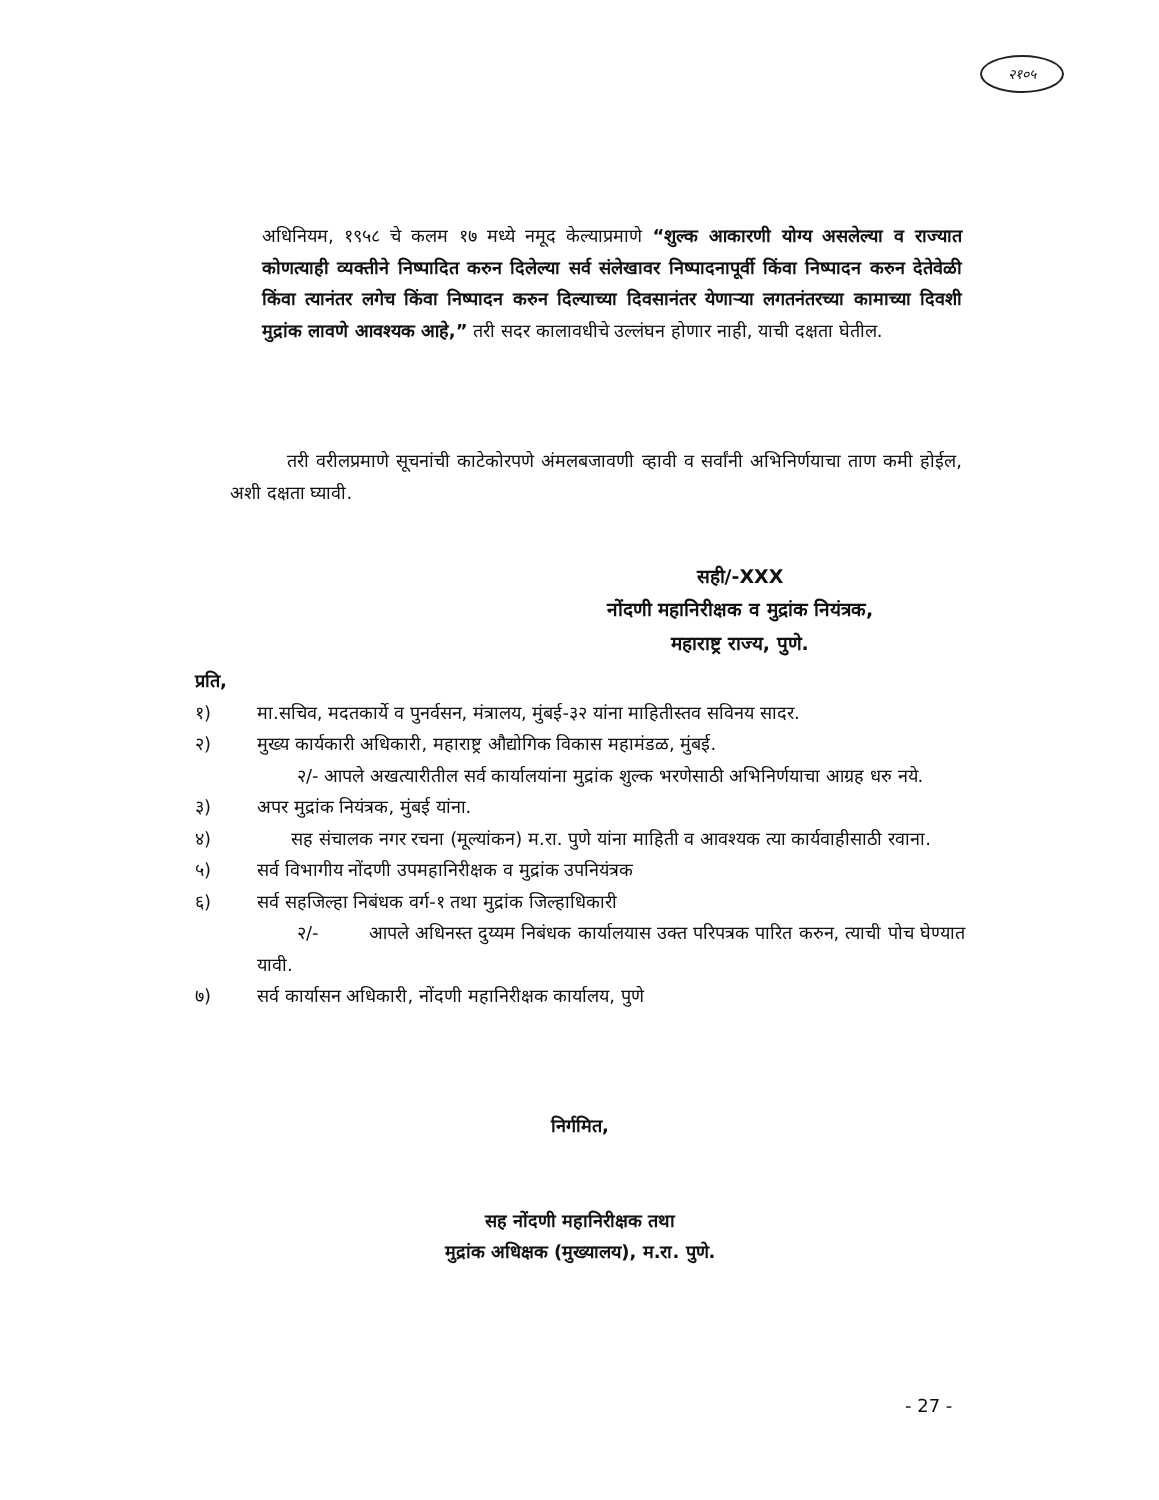२१०५
अधिनियम, १९५८ चे कलम १७ मध्ये नमूद केल्याप्रमाणे “शुल्क आकारणी योग्य असलेल्या व राज्यात कोणत्याही व्यक्तीने निष्पादित करुन दिलेल्या सर्व संलेखावर निष्पादनापूर्वी किंवा निष्पादन करुन देतेवेळी किंवा त्यानंतर लगेच किंवा निष्पादन करुन दिल्याच्या दिवसानंतर येणाऱ्या लगतनंतरच्या कामाच्या दिवशी मुद्रांक लावणे आवश्यक आहे,” तरी सदर कालावधीचे उल्लंघन होणार नाही, याची दक्षता घेतील.
तरी वरीलप्रमाणे सूचनांची काटेकोरपणे अंमलबजावणी व्हावी व सर्वांनी अभिनिर्णयाचा ताण कमी होईल, अशी दक्षता घ्यावी.
सही/-XXX
नोंदणी महानिरीक्षक व मुद्रांक नियंत्रक,
महाराष्ट्र राज्य, पुणे.
प्रति,
१) मा.सचिव, मदतकार्ये व पुनर्वसन, मंत्रालय, मुंबई-३२ यांना माहितीस्तव सविनय सादर.
२) मुख्य कार्यकारी अधिकारी, महाराष्ट्र औद्योगिक विकास महामंडळ, मुंबई.
२/- आपले अखत्यारीतील सर्व कार्यालयांना मुद्रांक शुल्क भरणेसाठी अभिनिर्णयाचा आग्रह धरु नये.
३) अपर मुद्रांक नियंत्रक, मुंबई यांना.
४) सह संचालक नगर रचना (मूल्यांकन) म.रा. पुणे यांना माहिती व आवश्यक त्या कार्यवाहीसाठी रवाना.
५) सर्व विभागीय नोंदणी उपमहानिरीक्षक व मुद्रांक उपनियंत्रक
६) सर्व सहजिल्हा निबंधक वर्ग-१ तथा मुद्रांक जिल्हाधिकारी
२/- आपले अधिनस्त दुय्यम निबंधक कार्यालयास उक्त परिपत्रक पारित करुन, त्याची पोच घेण्यात यावी.
७) सर्व कार्यासन अधिकारी, नोंदणी महानिरीक्षक कार्यालय, पुणे
निर्गमित,
सह नोंदणी महानिरीक्षक तथा
मुद्रांक अधिक्षक (मुख्यालय), म.रा. पुणे.
- 27 -